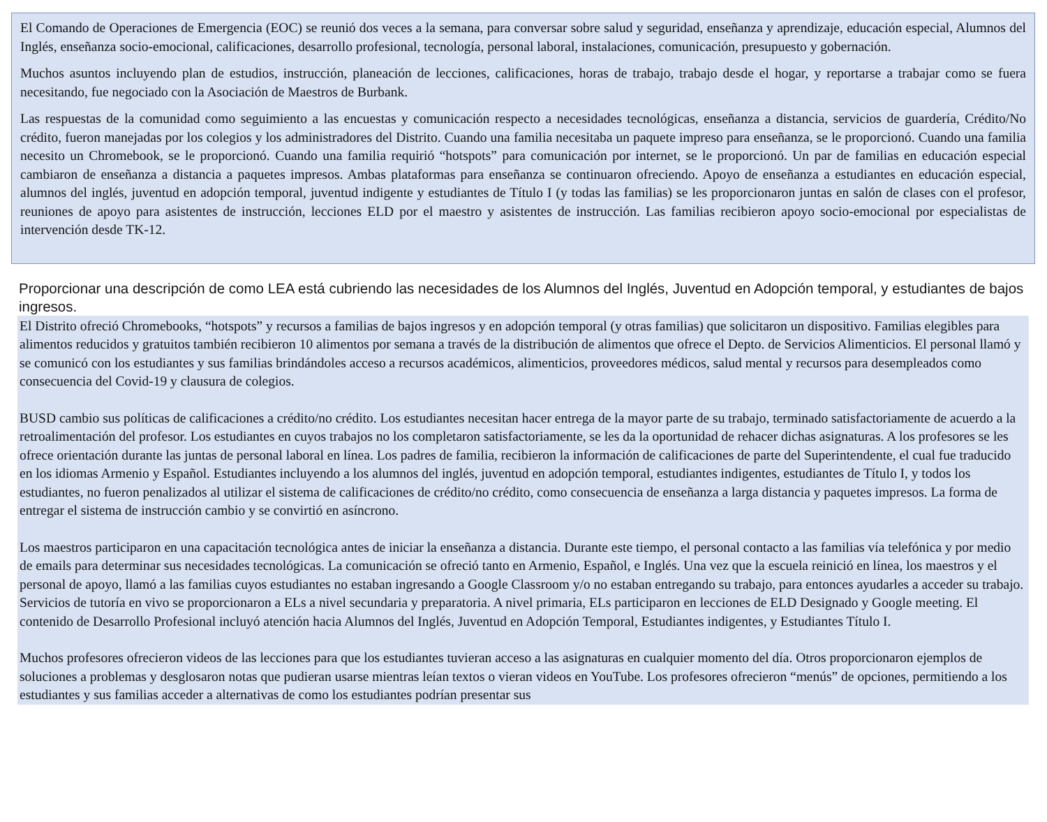El Comando de Operaciones de Emergencia (EOC) se reunió dos veces a la semana, para conversar sobre salud y seguridad, enseñanza y aprendizaje, educación especial, Alumnos del Inglés, enseñanza socio-emocional, calificaciones, desarrollo profesional, tecnología, personal laboral, instalaciones, comunicación, presupuesto y gobernación.
Muchos asuntos incluyendo plan de estudios, instrucción, planeación de lecciones, calificaciones, horas de trabajo, trabajo desde el hogar, y reportarse a trabajar como se fuera necesitando, fue negociado con la Asociación de Maestros de Burbank.
Las respuestas de la comunidad como seguimiento a las encuestas y comunicación respecto a necesidades tecnológicas, enseñanza a distancia, servicios de guardería, Crédito/No crédito, fueron manejadas por los colegios y los administradores del Distrito. Cuando una familia necesitaba un paquete impreso para enseñanza, se le proporcionó. Cuando una familia necesito un Chromebook, se le proporcionó. Cuando una familia requirió “hotspots” para comunicación por internet, se le proporcionó. Un par de familias en educación especial cambiaron de enseñanza a distancia a paquetes impresos. Ambas plataformas para enseñanza se continuaron ofreciendo. Apoyo de enseñanza a estudiantes en educación especial, alumnos del inglés, juventud en adopción temporal, juventud indigente y estudiantes de Título I (y todas las familias) se les proporcionaron juntas en salón de clases con el profesor, reuniones de apoyo para asistentes de instrucción, lecciones ELD por el maestro y asistentes de instrucción. Las familias recibieron apoyo socio-emocional por especialistas de intervención desde TK-12.
Proporcionar una descripción de como LEA está cubriendo las necesidades de los Alumnos del Inglés, Juventud en Adopción temporal, y estudiantes de bajos ingresos.
El Distrito ofreció Chromebooks, “hotspots” y recursos a familias de bajos ingresos y en adopción temporal (y otras familias) que solicitaron un dispositivo. Familias elegibles para alimentos reducidos y gratuitos también recibieron 10 alimentos por semana a través de la distribución de alimentos que ofrece el Depto. de Servicios Alimenticios. El personal llamó y se comunicó con los estudiantes y sus familias brindándoles acceso a recursos académicos, alimenticios, proveedores médicos, salud mental y recursos para desempleados como consecuencia del Covid-19 y clausura de colegios.
BUSD cambio sus políticas de calificaciones a crédito/no crédito. Los estudiantes necesitan hacer entrega de la mayor parte de su trabajo, terminado satisfactoriamente de acuerdo a la retroalimentación del profesor. Los estudiantes en cuyos trabajos no los completaron satisfactoriamente, se les da la oportunidad de rehacer dichas asignaturas. A los profesores se les ofrece orientación durante las juntas de personal laboral en línea. Los padres de familia, recibieron la información de calificaciones de parte del Superintendente, el cual fue traducido en los idiomas Armenio y Español. Estudiantes incluyendo a los alumnos del inglés, juventud en adopción temporal, estudiantes indigentes, estudiantes de Título I, y todos los estudiantes, no fueron penalizados al utilizar el sistema de calificaciones de crédito/no crédito, como consecuencia de enseñanza a larga distancia y paquetes impresos. La forma de entregar el sistema de instrucción cambio y se convirtió en asíncrono.
Los maestros participaron en una capacitación tecnológica antes de iniciar la enseñanza a distancia. Durante este tiempo, el personal contacto a las familias vía telefónica y por medio de emails para determinar sus necesidades tecnológicas. La comunicación se ofreció tanto en Armenio, Español, e Inglés. Una vez que la escuela reinició en línea, los maestros y el personal de apoyo, llamó a las familias cuyos estudiantes no estaban ingresando a Google Classroom y/o no estaban entregando su trabajo, para entonces ayudarles a acceder su trabajo. Servicios de tutoría en vivo se proporcionaron a ELs a nivel secundaria y preparatoria. A nivel primaria, ELs participaron en lecciones de ELD Designado y Google meeting. El contenido de Desarrollo Profesional incluyó atención hacia Alumnos del Inglés, Juventud en Adopción Temporal, Estudiantes indigentes, y Estudiantes Título I.
Muchos profesores ofrecieron videos de las lecciones para que los estudiantes tuvieran acceso a las asignaturas en cualquier momento del día. Otros proporcionaron ejemplos de soluciones a problemas y desglosaron notas que pudieran usarse mientras leían textos o vieran videos en YouTube. Los profesores ofrecieron “menús” de opciones, permitiendo a los estudiantes y sus familias acceder a alternativas de como los estudiantes podrían presentar sus